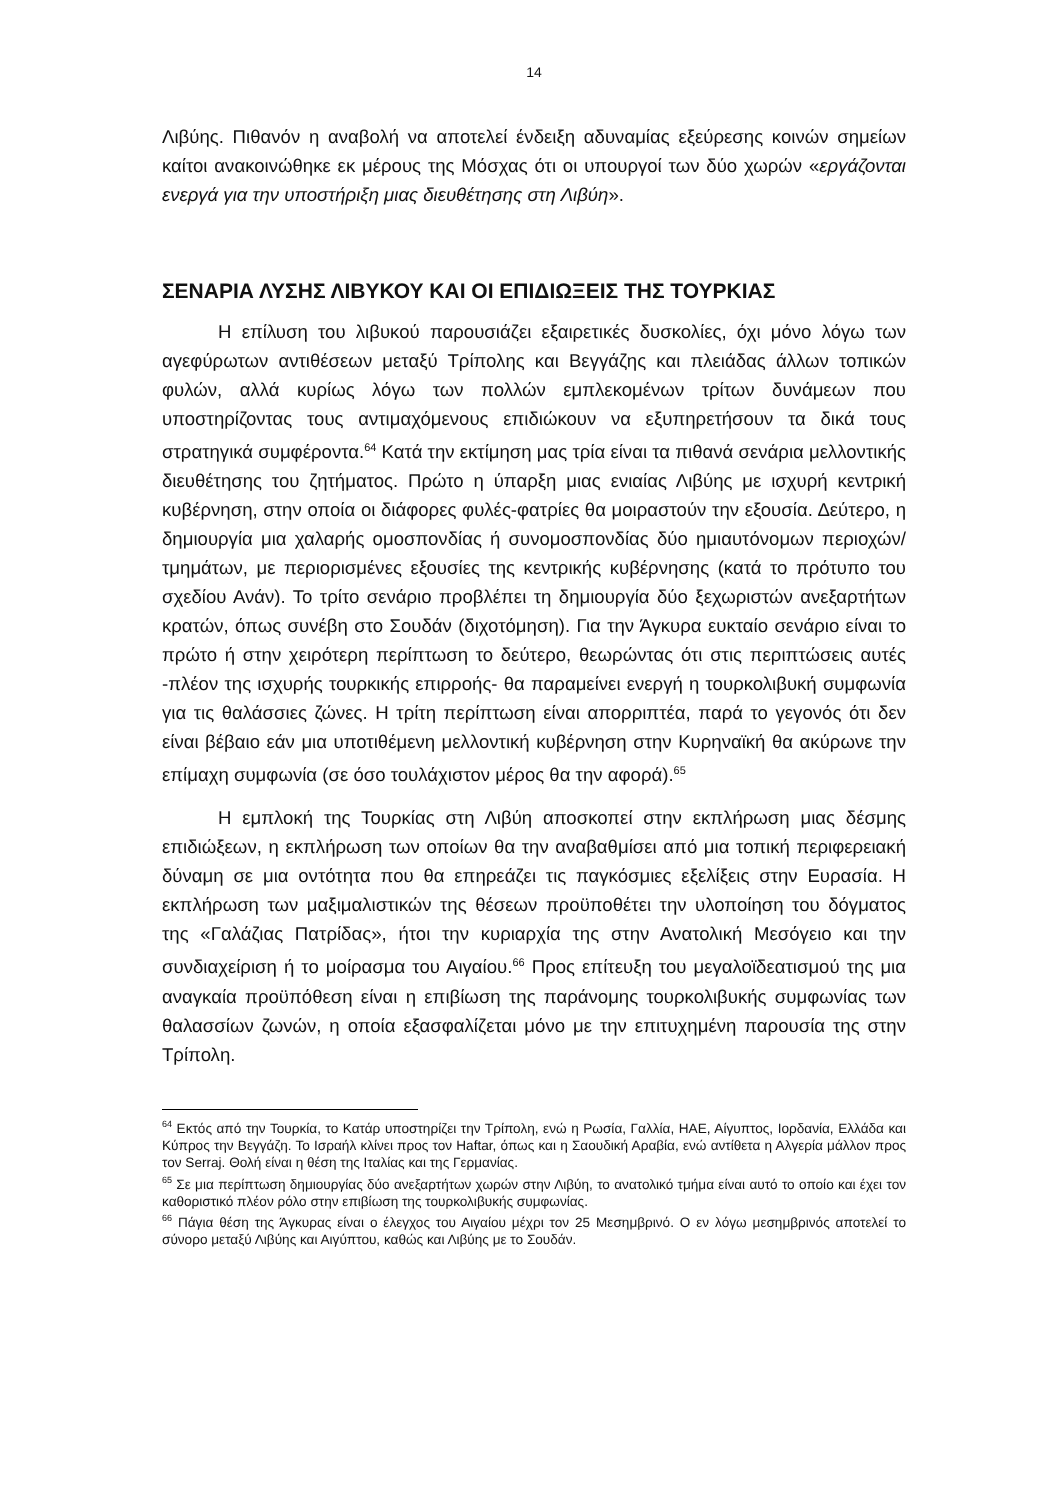14
Λιβύης. Πιθανόν η αναβολή να αποτελεί ένδειξη αδυναμίας εξεύρεσης κοινών σημείων καίτοι ανακοινώθηκε εκ μέρους της Μόσχας ότι οι υπουργοί των δύο χωρών «εργάζονται ενεργά για την υποστήριξη μιας διευθέτησης στη Λιβύη».
ΣΕΝΑΡΙΑ ΛΥΣΗΣ ΛΙΒΥΚΟΥ ΚΑΙ ΟΙ ΕΠΙΔΙΩΞΕΙΣ ΤΗΣ ΤΟΥΡΚΙΑΣ
Η επίλυση του λιβυκού παρουσιάζει εξαιρετικές δυσκολίες, όχι μόνο λόγω των αγεφύρωτων αντιθέσεων μεταξύ Τρίπολης και Βεγγάζης και πλειάδας άλλων τοπικών φυλών, αλλά κυρίως λόγω των πολλών εμπλεκομένων τρίτων δυνάμεων που υποστηρίζοντας τους αντιμαχόμενους επιδιώκουν να εξυπηρετήσουν τα δικά τους στρατηγικά συμφέροντα.<sup>64</sup> Κατά την εκτίμηση μας τρία είναι τα πιθανά σενάρια μελλοντικής διευθέτησης του ζητήματος. Πρώτο η ύπαρξη μιας ενιαίας Λιβύης με ισχυρή κεντρική κυβέρνηση, στην οποία οι διάφορες φυλές-φατρίες θα μοιραστούν την εξουσία. Δεύτερο, η δημιουργία μια χαλαρής ομοσπονδίας ή συνομοσπονδίας δύο ημιαυτόνομων περιοχών/τμημάτων, με περιορισμένες εξουσίες της κεντρικής κυβέρνησης (κατά το πρότυπο του σχεδίου Ανάν). Το τρίτο σενάριο προβλέπει τη δημιουργία δύο ξεχωριστών ανεξαρτήτων κρατών, όπως συνέβη στο Σουδάν (διχοτόμηση). Για την Άγκυρα ευκταίο σενάριο είναι το πρώτο ή στην χειρότερη περίπτωση το δεύτερο, θεωρώντας ότι στις περιπτώσεις αυτές -πλέον της ισχυρής τουρκικής επιρροής- θα παραμείνει ενεργή η τουρκολιβυκή συμφωνία για τις θαλάσσιες ζώνες. Η τρίτη περίπτωση είναι απορριπτέα, παρά το γεγονός ότι δεν είναι βέβαιο εάν μια υποτιθέμενη μελλοντική κυβέρνηση στην Κυρηναϊκή θα ακύρωνε την επίμαχη συμφωνία (σε όσο τουλάχιστον μέρος θα την αφορά).<sup>65</sup>
Η εμπλοκή της Τουρκίας στη Λιβύη αποσκοπεί στην εκπλήρωση μιας δέσμης επιδιώξεων, η εκπλήρωση των οποίων θα την αναβαθμίσει από μια τοπική περιφερειακή δύναμη σε μια οντότητα που θα επηρεάζει τις παγκόσμιες εξελίξεις στην Ευρασία. Η εκπλήρωση των μαξιμαλιστικών της θέσεων προϋποθέτει την υλοποίηση του δόγματος της «Γαλάζιας Πατρίδας», ήτοι την κυριαρχία της στην Ανατολική Μεσόγειο και την συνδιαχείριση ή το μοίρασμα του Αιγαίου.<sup>66</sup> Προς επίτευξη του μεγαλοϊδεατισμού της μια αναγκαία προϋπόθεση είναι η επιβίωση της παράνομης τουρκολιβυκής συμφωνίας των θαλασσίων ζωνών, η οποία εξασφαλίζεται μόνο με την επιτυχημένη παρουσία της στην Τρίπολη.
<sup>64</sup> Εκτός από την Τουρκία, το Κατάρ υποστηρίζει την Τρίπολη, ενώ η Ρωσία, Γαλλία, ΗΑΕ, Αίγυπτος, Ιορδανία, Ελλάδα και Κύπρος την Βεγγάζη. Το Ισραήλ κλίνει προς τον Haftar, όπως και η Σαουδική Αραβία, ενώ αντίθετα η Αλγερία μάλλον προς τον Serraj. Θολή είναι η θέση της Ιταλίας και της Γερμανίας.
<sup>65</sup> Σε μια περίπτωση δημιουργίας δύο ανεξαρτήτων χωρών στην Λιβύη, το ανατολικό τμήμα είναι αυτό το οποίο και έχει τον καθοριστικό πλέον ρόλο στην επιβίωση της τουρκολιβυκής συμφωνίας.
<sup>66</sup> Πάγια θέση της Άγκυρας είναι ο έλεγχος του Αιγαίου μέχρι τον 25 Μεσημβρινό. Ο εν λόγω μεσημβρινός αποτελεί το σύνορο μεταξύ Λιβύης και Αιγύπτου, καθώς και Λιβύης με το Σουδάν.